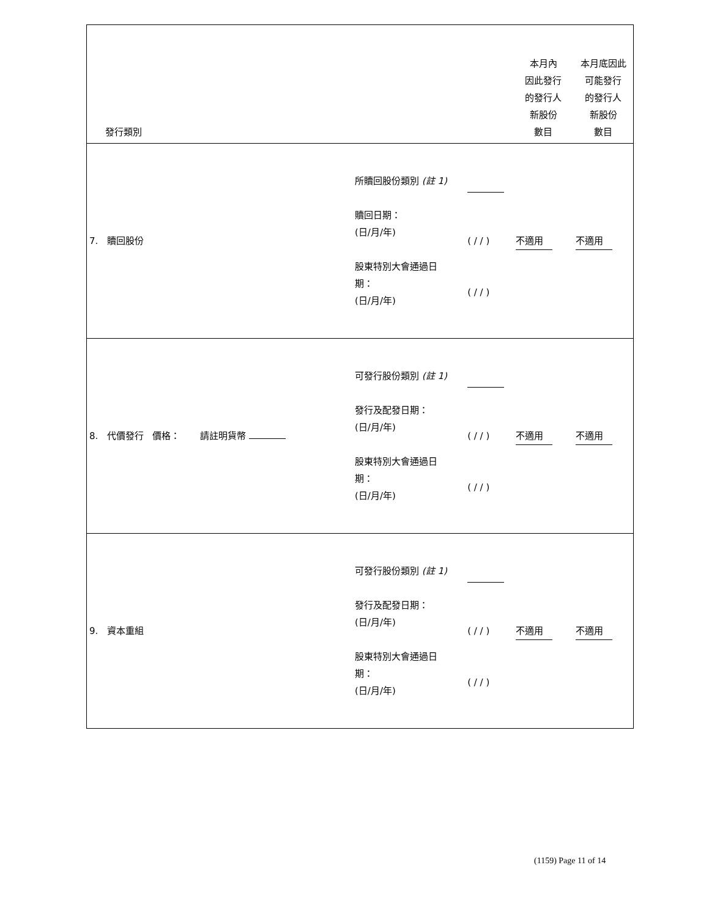| 發行類別 | | | 本月內 因此發行 的發行人 新股份 數目 | 本月底因此 可能發行 的發行人 新股份 數目 |
| 7. 贖回股份 | 所贖回股份類別 (註 1) 贖回日期： (日/月/年) 股東特別大會通過日 期： (日/月/年) | ( / / ) ( / / ) | 不適用 | 不適用 |
| 8. 代價發行 價格： 請註明貨幣 | 可發行股份類別 (註 1) 發行及配發日期： (日/月/年) 股東特別大會通過日 期： (日/月/年) | ( / / ) ( / / ) | 不適用 | 不適用 |
| 9. 資本重組 | 可發行股份類別 (註 1) 發行及配發日期： (日/月/年) 股東特別大會通過日 期： (日/月/年) | ( / / ) ( / / ) | 不適用 | 不適用 |
(1159) Page 11 of 14